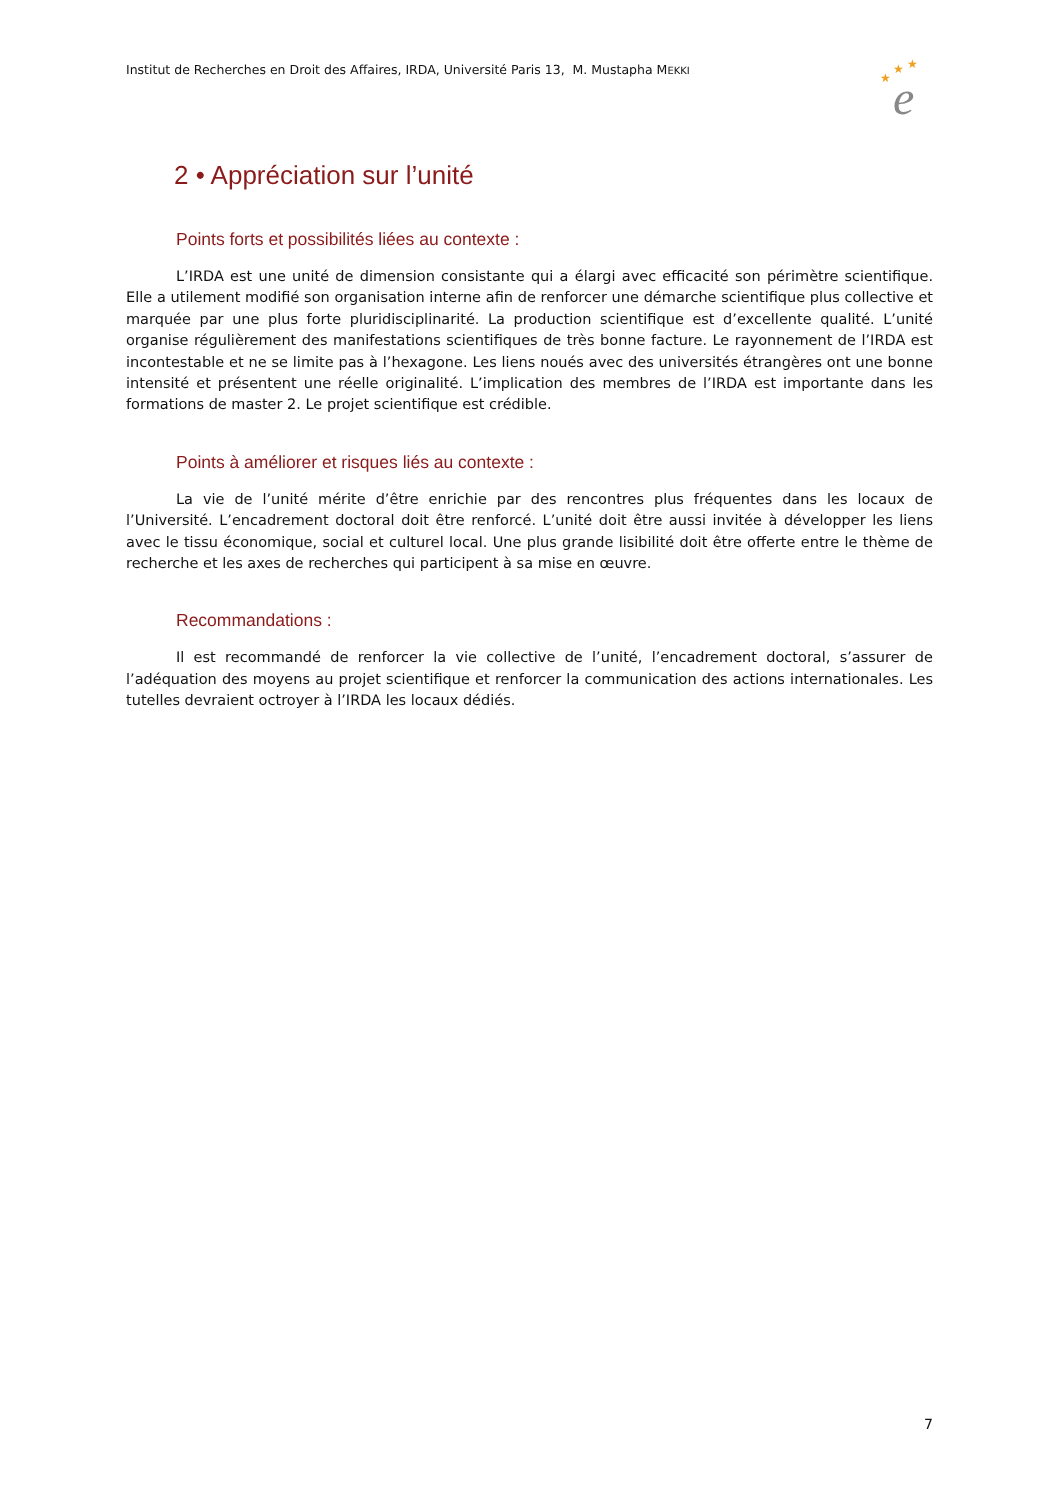Institut de Recherches en Droit des Affaires, IRDA, Université Paris 13, M. Mustapha MEKKI
★
★
★
e
2 • Appréciation sur l’unité
Points forts et possibilités liées au contexte :
L’IRDA est une unité de dimension consistante qui a élargi avec efficacité son périmètre scientifique. Elle a utilement modifié son organisation interne afin de renforcer une démarche scientifique plus collective et marquée par une plus forte pluridisciplinarité. La production scientifique est d’excellente qualité. L’unité organise régulièrement des manifestations scientifiques de très bonne facture. Le rayonnement de l’IRDA est incontestable et ne se limite pas à l’hexagone. Les liens noués avec des universités étrangères ont une bonne intensité et présentent une réelle originalité. L’implication des membres de l’IRDA est importante dans les formations de master 2. Le projet scientifique est crédible.
Points à améliorer et risques liés au contexte :
La vie de l’unité mérite d’être enrichie par des rencontres plus fréquentes dans les locaux de l’Université. L’encadrement doctoral doit être renforcé. L’unité doit être aussi invitée à développer les liens avec le tissu économique, social et culturel local. Une plus grande lisibilité doit être offerte entre le thème de recherche et les axes de recherches qui participent à sa mise en œuvre.
Recommandations :
Il est recommandé de renforcer la vie collective de l’unité, l’encadrement doctoral, s’assurer de l’adéquation des moyens au projet scientifique et renforcer la communication des actions internationales. Les tutelles devraient octroyer à l’IRDA les locaux dédiés.
7